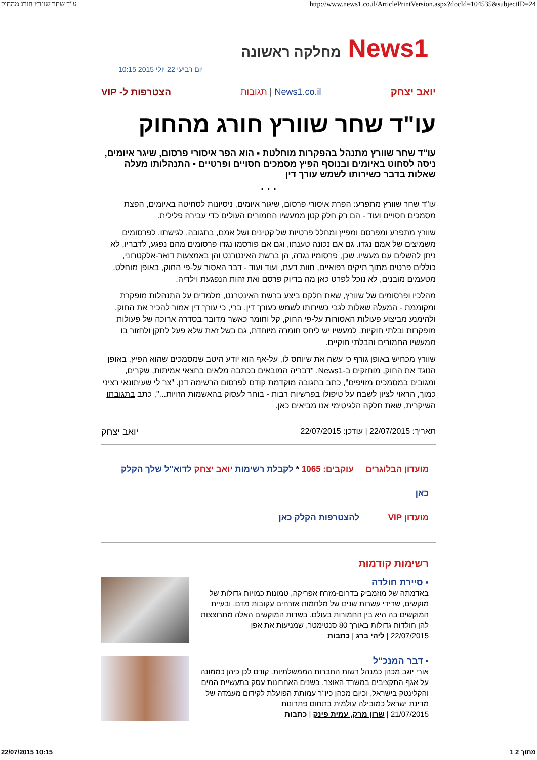ע"ד שחר שוורץ חורג מהחוק http://www.news1.co.il/ArticlePrintVersion.aspx?docId=104535&subjectID=24
News1 מחלקה ראשונה
יום רביעי 22 יולי 2015 10:15
יואב יצחק News1.co.il | תגובות הצטרפות ל- VIP
עו"ד שחר שוורץ חורג מהחוק
עו"ד שחר שוורץ מתנהל בהפקרות מוחלטת ▪ הוא הפר איסורי פרסום, שיגר איומים, ניסה לסחוט באיומים ובנוסף הפיץ מסמכים חסויים ופרטיים ▪ התנהלותו מעלה שאלות בדבר כשירותו לשמש עורך דין
. . .
עו"ד שחר שוורץ מתפרע: הפרת איסורי פרסום, שיגור איומים, ניסיונות לסחיטה באיומים, הפצת מסמכים חסויים ועוד - הם רק חלק קטן ממעשיו החמורים העולים כדי עבירה פלילית.
שוורץ מתפרע ומפרסם ומפיץ ומחלל פרטיות של קטינים ושל אמם, בתגובה, לגישתו, לפרסומים משמיצים של אמם נגדו. גם אם נכונה טענתו, וגם אם פורסמו נגדו פרסומים מהם נפגע, לדבריו, לא ניתן להשלים עם מעשיו. שכן, פרסומיו נגדה, הן ברשת האינטרנט והן באמצעות דואר-אלקטרוני, כוללים פרטים מתוך תיקים רפואיים, חוות דעת, ועוד ועוד - דבר האסור על-פי החוק, באופן מוחלט. מטעמים מובנים, לא נוכל לפרט כאן מה בדיוק פרסם ואת זהות הנפגעת וילדיה.
מהלכיו ופרסומים של שוורץ, שאת חלקם ביצע ברשת האינטרנט, מלמדים על התנהלות מופקרת ומקוממת - המעלה שאלות לגבי כשירותו לשמש כעורך דין. ברי, כי עורך דין אמור להכיר את החוק, ולהימנע מביצוע פעולות האסורות על-פי החוק, קל וחומר כאשר מדובר בסדרה ארוכה של פעולות מופקרות ובלתי חוקיות. למעשיו יש ליחס חומרה מיוחדת, גם בשל זאת שלא פעל לתקן ולחזור בו ממעשיו החמורים והבלתי חוקיים.
שוורץ מכחיש באופן גורף כי עשה את שיוחס לו, על-אף הוא יודע היטב שמסמכים שהוא הפיץ, באופן הנוגד את החוק, מוחזקים ב-News1. "דבריה המובאים בכתבה מלאים בחצאי אמיתות, שקרים, ומגובים במסמכים מזויפים", כתב בתגובה מוקדמת קודם לפרסום הרשימה דנן. "צר לי שעיתונאי רציני כמוך, הראוי לציון לשבח על טיפולו בפרשיות רבות - בוחר לעסוק בהאשמות הזויות...", כתב בתגובתו השיקרית, שאת חלקה הלגיטימי אנו מביאים כאן.
תאריך: 22/07/2015 | עודכן: 22/07/2015 יואב יצחק
מועדון הבלוגרים עוקבים: 1065 * לקבלת רשימות יואב יצחק לדוא"ל שלך הקלק כאן
מועדון VIP להצטרפות הקלק כאן
רשימות קודמות
▪ סיירת חולדה
באדמתה של מוזמביק בדרום-מזרח אפריקה, טמונות כמויות גדולות של מוקשים, שרידי עשרות שנים של מלחמות אזרחים עקובות מדם, ובעיית המוקשים בה היא בין החמורות בעולם. בשדות המוקשים האלה מתרוצצות להן חולדות גדולות באורך 80 סנטימטר, שמניעות את אפן
22/07/2015 | ליהי ברג | כתבות
▪ דבר המנכ"ל
אורי יוגב מכהן כמנהל רשות החברות הממשלתיות. קודם לכן כיהן כממונה על אגף התקציבים במשרד האוצר. בשנים האחרונות עסק בתעשיית המים והקלינטק בישראל, וכיום מכהן כיו"ר עמותת הפועלת לקידום מעמדה של מדינת ישראל כמובילה עולמית בתחום פתרונות
21/07/2015 | שרון מרק, עמית פינק | כתבות
22/07/2015 10:15 1 מתוך 2